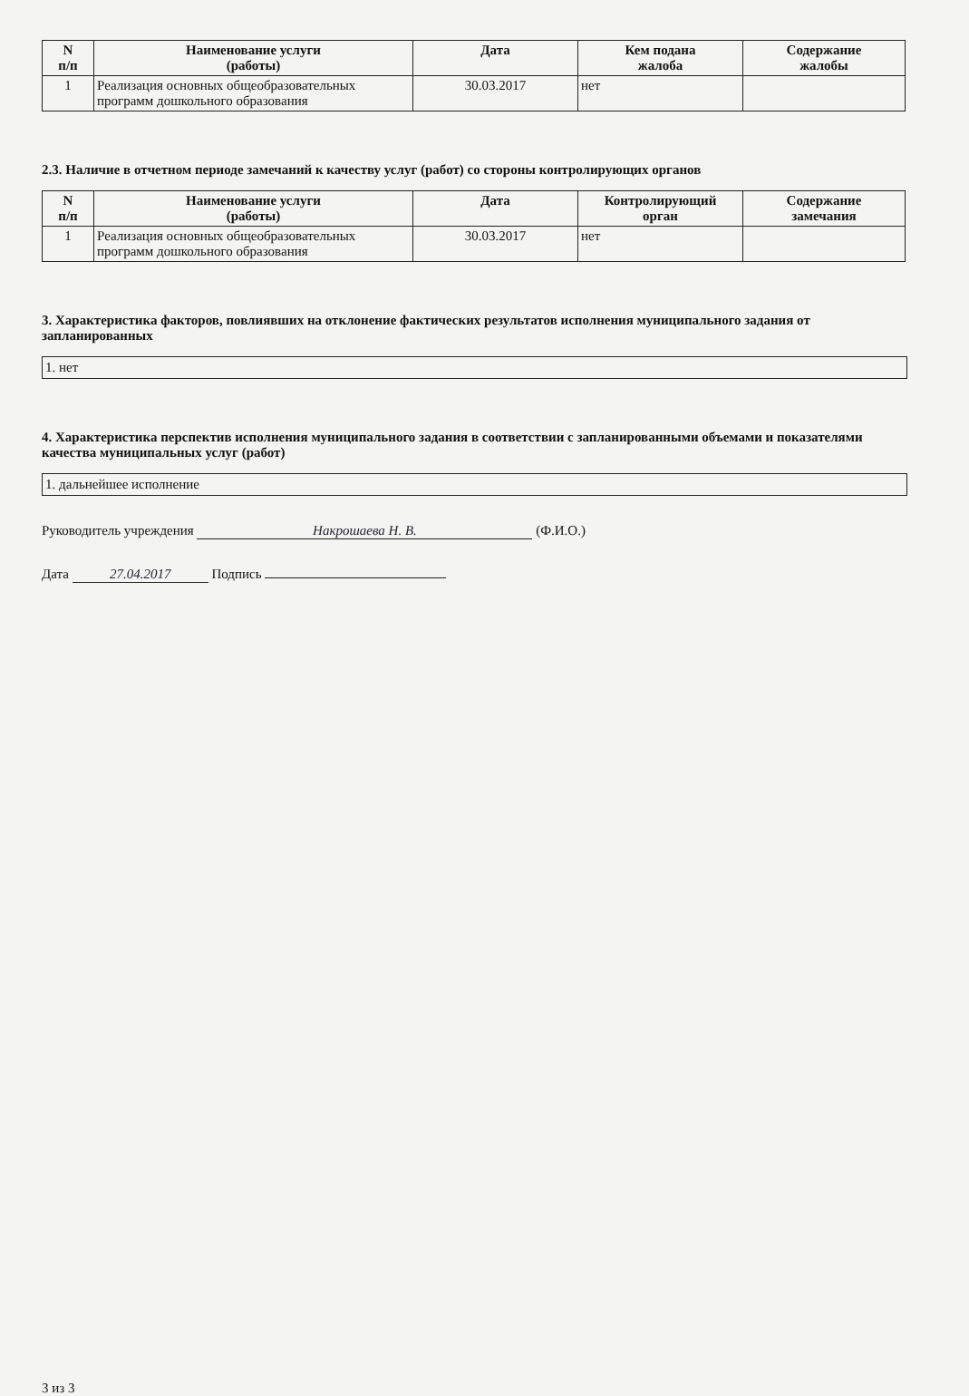| N п/п | Наименование услуги (работы) | Дата | Кем подана жалоба | Содержание жалобы |
| --- | --- | --- | --- | --- |
| 1 | Реализация основных общеобразовательных программ дошкольного образования | 30.03.2017 | нет | |
2.3. Наличие в отчетном периоде замечаний к качеству услуг (работ) со стороны контролирующих органов
| N п/п | Наименование услуги (работы) | Дата | Контролирующий орган | Содержание замечания |
| --- | --- | --- | --- | --- |
| 1 | Реализация основных общеобразовательных программ дошкольного образования | 30.03.2017 | нет | |
3. Характеристика факторов, повлиявших на отклонение фактических результатов исполнения муниципального задания от запланированных
1. нет
4. Характеристика перспектив исполнения муниципального задания в соответствии с запланированными объемами и показателями качества муниципальных услуг (работ)
1. дальнейшее исполнение
Руководитель учреждения Накрошаева Н. В. (Ф.И.О.)
Дата 27.04.2017 Подпись
3 из 3